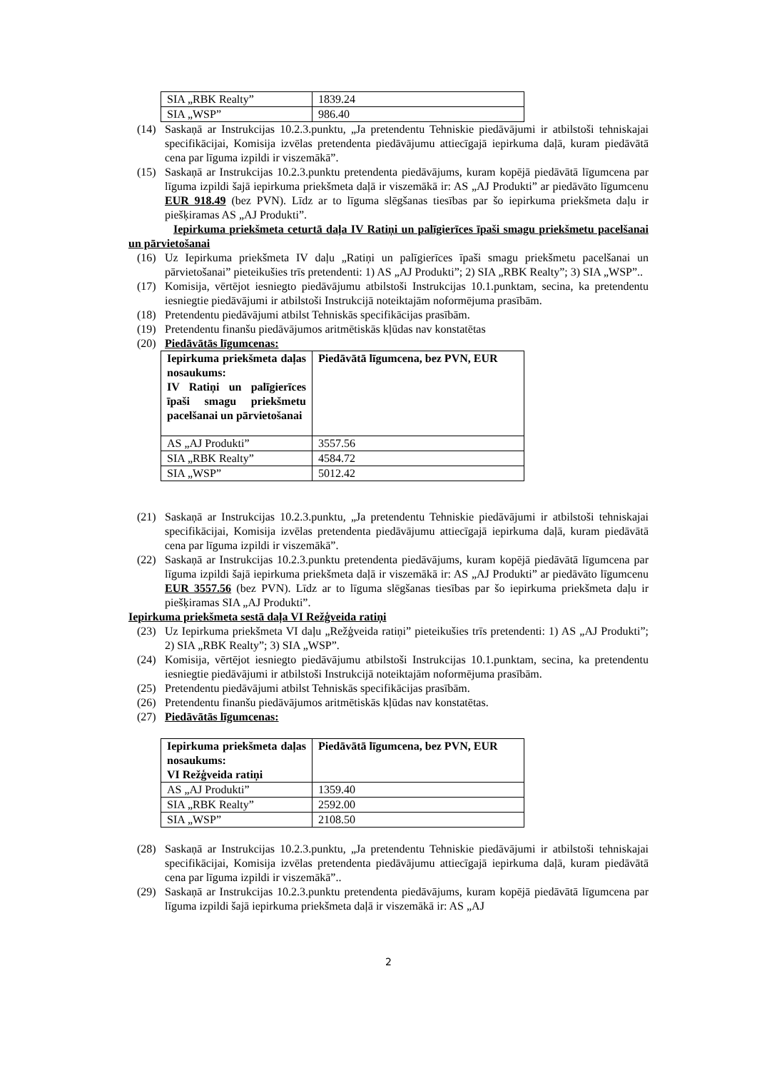| SIA „RBK Realty” | 1839.24 |
| SIA „WSP” | 986.40 |
(14) Saskaņā ar Instrukcijas 10.2.3.punktu, „Ja pretendentu Tehniskie piedāvājumi ir atbilstoši tehniskajai specifikācijai, Komisija izvēlas pretendenta piedāvājumu attiecīgajā iepirkuma daļā, kuram piedāvātā cena par līguma izpildi ir viszemākā”.
(15) Saskaņā ar Instrukcijas 10.2.3.punktu pretendenta piedāvājums, kuram kopējā piedāvātā līgumcena par līguma izpildi šajā iepirkuma priekšmeta daļā ir viszemākā ir: AS „AJ Produkti” ar piedāvāto līgumcenu EUR 918.49 (bez PVN). Līdz ar to līguma slēgšanas tiesības par šo iepirkuma priekšmeta daļu ir piešķiramas AS „AJ Produkti”.
Iepirkuma priekšmeta ceturtā daļa IV Ratiņi un palīgierīces īpaši smagu priekšmetu pacelšanai un pārvietošanai
(16) Uz Iepirkuma priekšmeta IV daļu „Ratiņi un palīgierīces īpaši smagu priekšmetu pacelšanai un pārvietošanai” pieteikušies trīs pretendenti: 1) AS „AJ Produkti”; 2) SIA „RBK Realty”; 3) SIA „WSP”..
(17) Komisija, vērtējot iesniegto piedāvājumu atbilstoši Instrukcijas 10.1.punktam, secina, ka pretendentu iesniegtie piedāvājumi ir atbilstoši Instrukcijā noteiktajām noformējuma prasībām.
(18) Pretendentu piedāvājumi atbilst Tehniskās specifikācijas prasībām.
(19) Pretendentu finanšu piedāvājumos aritmētiskās kļūdas nav konstatētas
(20) Piedāvātās līgumcenas:
| Iepirkuma priekšmeta daļas nosaukums: IV Ratiņi un palīgierīces īpaši smagu priekšmetu pacelšanai un pārvietošanai | Piedāvātā līgumcena, bez PVN, EUR |
| --- | --- |
| AS „AJ Produkti” | 3557.56 |
| SIA „RBK Realty” | 4584.72 |
| SIA „WSP” | 5012.42 |
(21) Saskaņā ar Instrukcijas 10.2.3.punktu, „Ja pretendentu Tehniskie piedāvājumi ir atbilstoši tehniskajai specifikācijai, Komisija izvēlas pretendenta piedāvājumu attiecīgajā iepirkuma daļā, kuram piedāvātā cena par līguma izpildi ir viszemākā”.
(22) Saskaņā ar Instrukcijas 10.2.3.punktu pretendenta piedāvājums, kuram kopējā piedāvātā līgumcena par līguma izpildi šajā iepirkuma priekšmeta daļā ir viszemākā ir: AS „AJ Produkti” ar piedāvāto līgumcenu EUR 3557.56 (bez PVN). Līdz ar to līguma slēgšanas tiesības par šo iepirkuma priekšmeta daļu ir piešķiramas SIA „AJ Produkti”.
Iepirkuma priekšmeta sestā daļa VI Režģveida ratiņi
(23) Uz Iepirkuma priekšmeta VI daļu „Režģveida ratiņi” pieteikušies trīs pretendenti: 1) AS „AJ Produkti”; 2) SIA „RBK Realty”; 3) SIA „WSP”.
(24) Komisija, vērtējot iesniegto piedāvājumu atbilstoši Instrukcijas 10.1.punktam, secina, ka pretendentu iesniegtie piedāvājumi ir atbilstoši Instrukcijā noteiktajām noformējuma prasībām.
(25) Pretendentu piedāvājumi atbilst Tehniskās specifikācijas prasībām.
(26) Pretendentu finanšu piedāvājumos aritmētiskās kļūdas nav konstatētas.
(27) Piedāvātās līgumcenas:
| Iepirkuma priekšmeta daļas nosaukums: VI Režģveida ratiņi | Piedāvātā līgumcena, bez PVN, EUR |
| --- | --- |
| AS „AJ Produkti” | 1359.40 |
| SIA „RBK Realty” | 2592.00 |
| SIA „WSP” | 2108.50 |
(28) Saskaņā ar Instrukcijas 10.2.3.punktu, „Ja pretendentu Tehniskie piedāvājumi ir atbilstoši tehniskajai specifikācijai, Komisija izvēlas pretendenta piedāvājumu attiecīgajā iepirkuma daļā, kuram piedāvātā cena par līguma izpildi ir viszemākā”..
(29) Saskaņā ar Instrukcijas 10.2.3.punktu pretendenta piedāvājums, kuram kopējā piedāvātā līgumcena par līguma izpildi šajā iepirkuma priekšmeta daļā ir viszemākā ir: AS „AJ
2